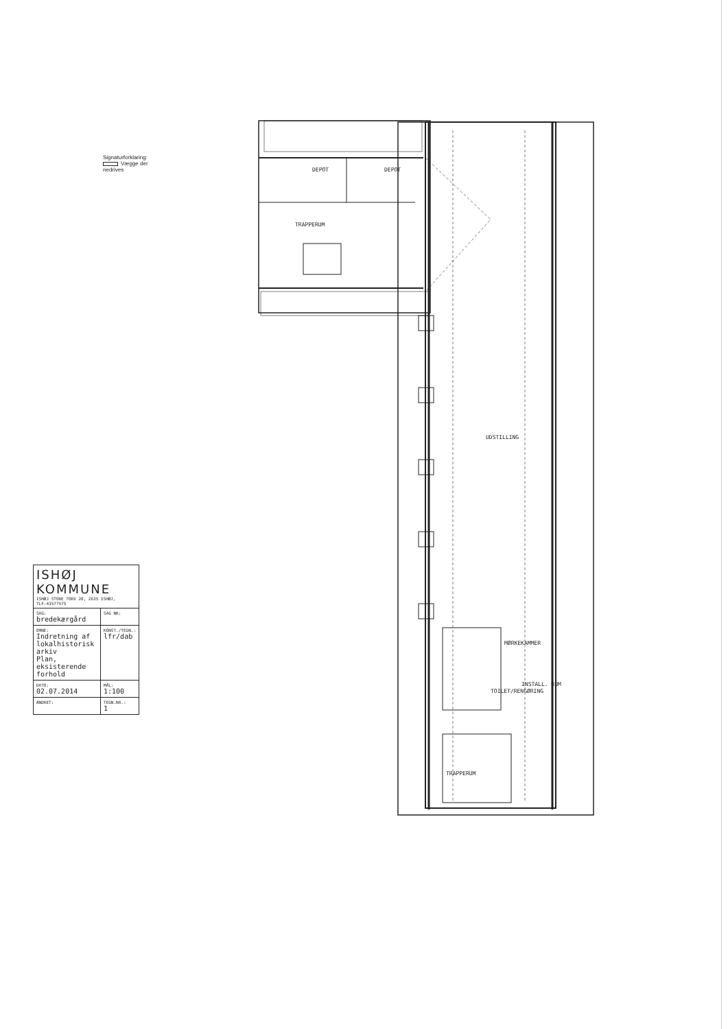Signaturforklaring:
Vægge der nedrives
DEPOT
DEPOT
TRAPPERUM
UDSTILLING
MØRKEKAMMER
TOILET/RENGØRING
INSTALL. RUM
TRAPPERUM
| ISHØJ KOMMUNE ISHØJ STORE TORV 20, 2635 ISHØJ, TLF:43577575 | |
| SAG: bredekærgård | SAG NR: |
| EMNE: Indretning af lokalhistorisk arkiv Plan, eksisterende forhold | KONST./TEGN.: lfr/dab |
| DATO: 02.07.2014 | MÅL: 1:100 |
| ÆNDRET: | TEGN.NR.: 1 |